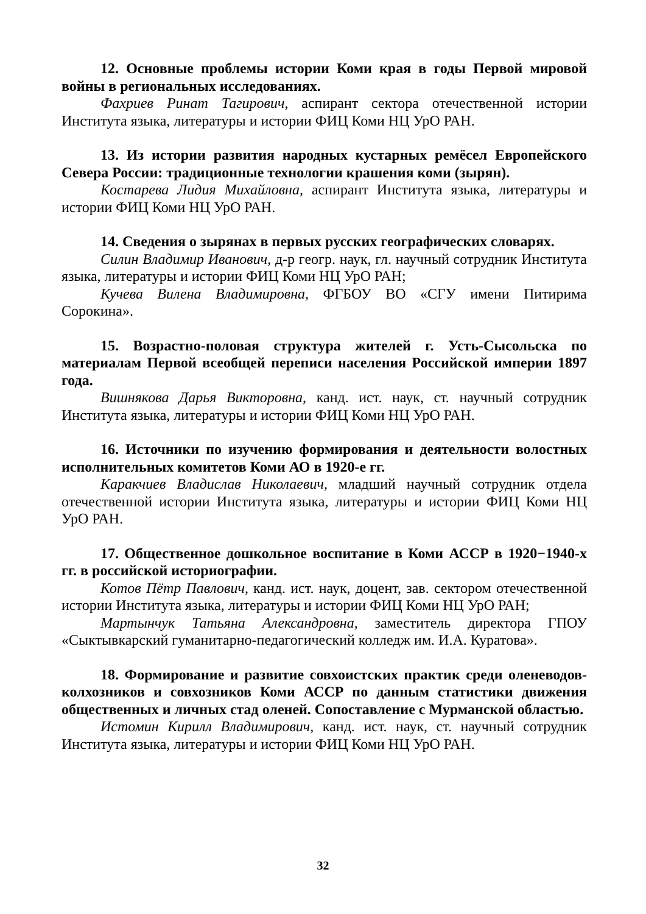12. Основные проблемы истории Коми края в годы Первой мировой войны в региональных исследованиях.
Фахриев Ринат Тагирович, аспирант сектора отечественной истории Института языка, литературы и истории ФИЦ Коми НЦ УрО РАН.
13. Из истории развития народных кустарных ремёсел Европейского Севера России: традиционные технологии крашения коми (зырян).
Костарева Лидия Михайловна, аспирант Института языка, литературы и истории ФИЦ Коми НЦ УрО РАН.
14. Сведения о зырянах в первых русских географических словарях.
Силин Владимир Иванович, д-р геогр. наук, гл. научный сотрудник Института языка, литературы и истории ФИЦ Коми НЦ УрО РАН;
Кучева Вилена Владимировна, ФГБОУ ВО «СГУ имени Питирима Сорокина».
15. Возрастно-половая структура жителей г. Усть-Сысольска по материалам Первой всеобщей переписи населения Российской империи 1897 года.
Вишнякова Дарья Викторовна, канд. ист. наук, ст. научный сотрудник Института языка, литературы и истории ФИЦ Коми НЦ УрО РАН.
16. Источники по изучению формирования и деятельности волостных исполнительных комитетов Коми АО в 1920-е гг.
Каракчиев Владислав Николаевич, младший научный сотрудник отдела отечественной истории Института языка, литературы и истории ФИЦ Коми НЦ УрО РАН.
17. Общественное дошкольное воспитание в Коми АССР в 1920−1940-х гг. в российской историографии.
Котов Пётр Павлович, канд. ист. наук, доцент, зав. сектором отечественной истории Института языка, литературы и истории ФИЦ Коми НЦ УрО РАН;
Мартынчук Татьяна Александровна, заместитель директора ГПОУ «Сыктывкарский гуманитарно-педагогический колледж им. И.А. Куратова».
18. Формирование и развитие совхоистских практик среди оленеводов-колхозников и совхозников Коми АССР по данным статистики движения общественных и личных стад оленей. Сопоставление с Мурманской областью.
Истомин Кирилл Владимирович, канд. ист. наук, ст. научный сотрудник Института языка, литературы и истории ФИЦ Коми НЦ УрО РАН.
32